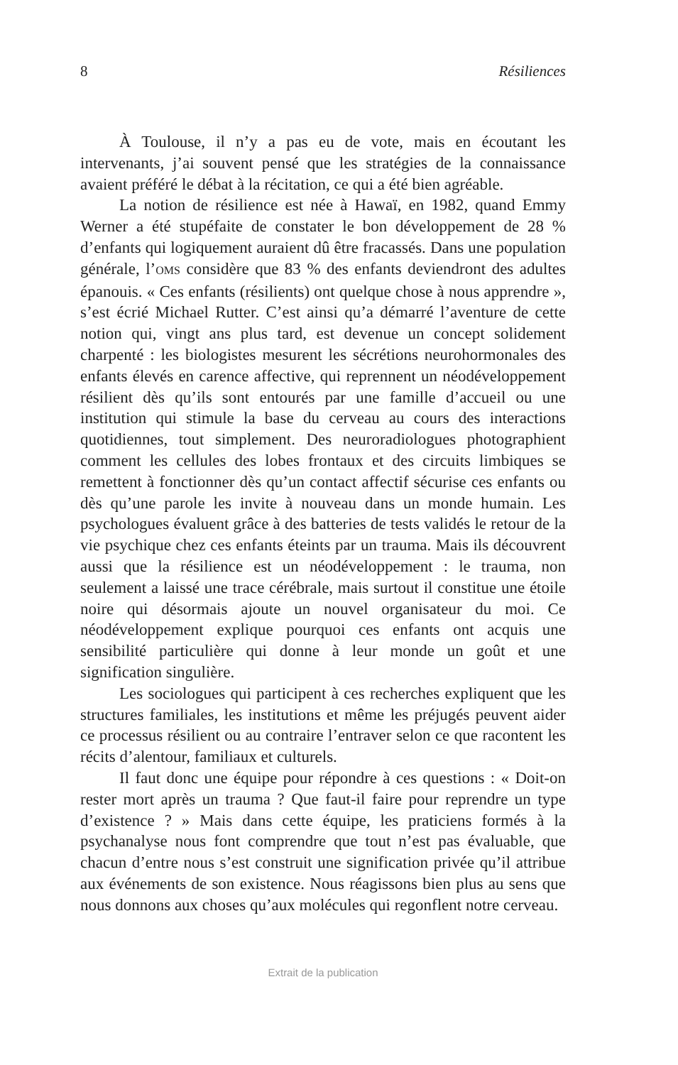8 Résiliences
À Toulouse, il n’y a pas eu de vote, mais en écoutant les intervenants, j’ai souvent pensé que les stratégies de la connaissance avaient préféré le débat à la récitation, ce qui a été bien agréable.
La notion de résilience est née à Hawaï, en 1982, quand Emmy Werner a été stupéfaite de constater le bon développement de 28 % d’enfants qui logiquement auraient dû être fracassés. Dans une population générale, l’OMS considère que 83 % des enfants deviendront des adultes épanouis. « Ces enfants (résilients) ont quelque chose à nous apprendre », s’est écrié Michael Rutter. C’est ainsi qu’a démarré l’aventure de cette notion qui, vingt ans plus tard, est devenue un concept solidement charpenté : les biologistes mesurent les sécrétions neurohormonales des enfants élevés en carence affective, qui reprennent un néodéveloppement résilient dès qu’ils sont entourés par une famille d’accueil ou une institution qui stimule la base du cerveau au cours des interactions quotidiennes, tout simplement. Des neuroradiologues photographient comment les cellules des lobes frontaux et des circuits limbiques se remettent à fonctionner dès qu’un contact affectif sécurise ces enfants ou dès qu’une parole les invite à nouveau dans un monde humain. Les psychologues évaluent grâce à des batteries de tests validés le retour de la vie psychique chez ces enfants éteints par un trauma. Mais ils découvrent aussi que la résilience est un néodéveloppement : le trauma, non seulement a laissé une trace cérébrale, mais surtout il constitue une étoile noire qui désormais ajoute un nouvel organisateur du moi. Ce néodéveloppement explique pourquoi ces enfants ont acquis une sensibilité particulière qui donne à leur monde un goût et une signification singulière.
Les sociologues qui participent à ces recherches expliquent que les structures familiales, les institutions et même les préjugés peuvent aider ce processus résilient ou au contraire l’entraver selon ce que racontent les récits d’alentour, familiaux et culturels.
Il faut donc une équipe pour répondre à ces questions : « Doit-on rester mort après un trauma ? Que faut-il faire pour reprendre un type d’existence ? » Mais dans cette équipe, les praticiens formés à la psychanalyse nous font comprendre que tout n’est pas évaluable, que chacun d’entre nous s’est construit une signification privée qu’il attribue aux événements de son existence. Nous réagissons bien plus au sens que nous donnons aux choses qu’aux molécules qui regonflent notre cerveau.
Extrait de la publication